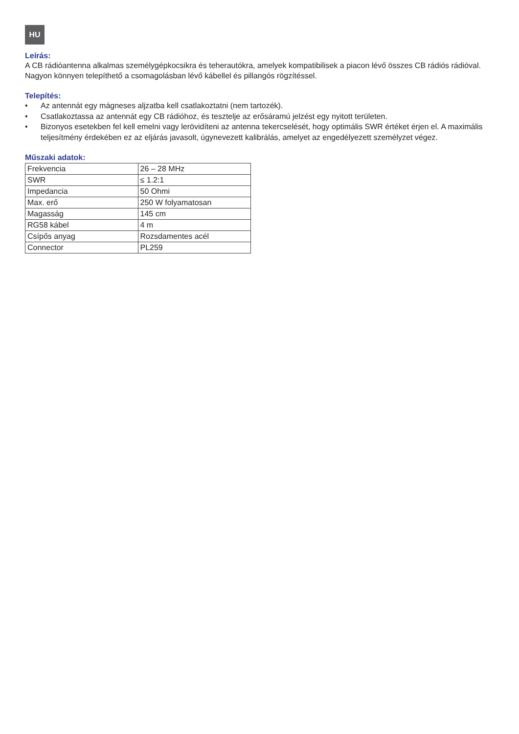HU
Leírás:
A CB rádióantenna alkalmas személygépkocsikra és teherautókra, amelyek kompatibilisek a piacon lévő összes CB rádiós rádióval. Nagyon könnyen telepíthető a csomagolásban lévő kábellel és pillangós rögzítéssel.
Telepítés:
• Az antennát egy mágneses aljzatba kell csatlakoztatni (nem tartozék).
• Csatlakoztassa az antennát egy CB rádióhoz, és tesztelje az erősáramú jelzést egy nyitott területen.
• Bizonyos esetekben fel kell emelni vagy lerövidíteni az antenna tekercselését, hogy optimális SWR értéket érjen el. A maximális teljesítmény érdekében ez az eljárás javasolt, úgynevezett kalibrálás, amelyet az engedélyezett személyzet végez.
Műszaki adatok:
| Frekvencia | 26 – 28 MHz |
| SWR | ≤ 1.2:1 |
| Impedancia | 50 Ohmi |
| Max. erő | 250 W folyamatosan |
| Magasság | 145 cm |
| RG58 kábel | 4 m |
| Csípős anyag | Rozsdamentes acél |
| Connector | PL259 |